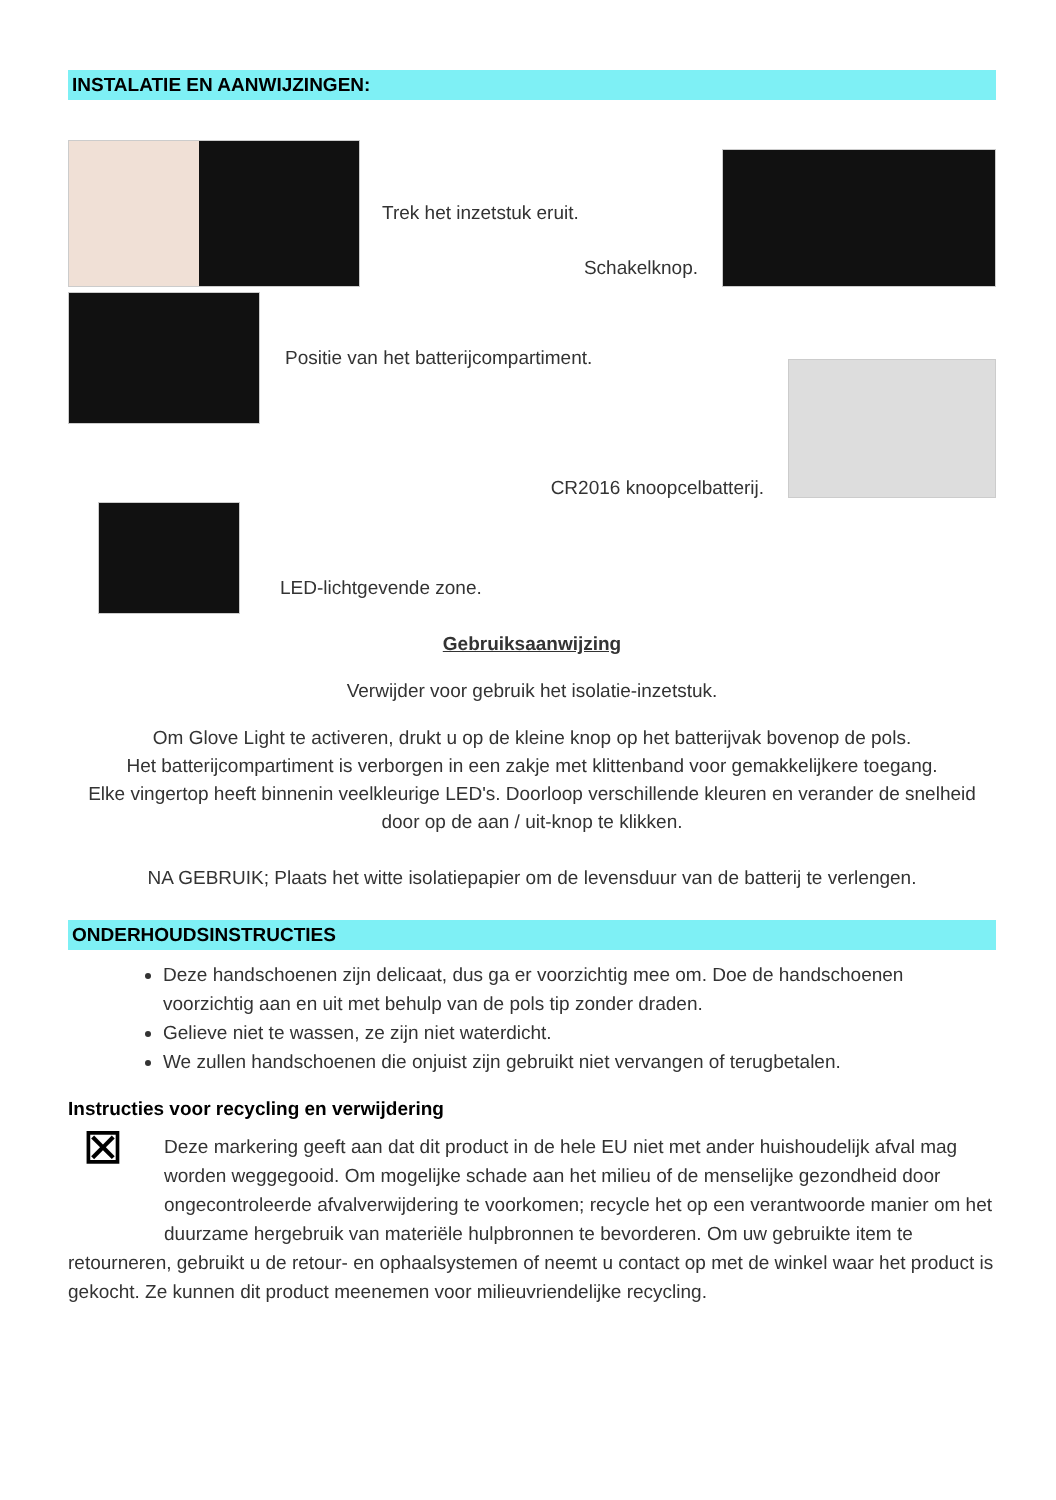INSTALATIE EN AANWIJZINGEN:
Trek het inzetstuk eruit.
Schakelknop.
Positie van het batterijcompartiment.
CR2016 knoopcelbatterij.
LED-lichtgevende zone.
Gebruiksaanwijzing
Verwijder voor gebruik het isolatie-inzetstuk.
Om Glove Light te activeren, drukt u op de kleine knop op het batterijvak bovenop de pols.
Het batterijcompartiment is verborgen in een zakje met klittenband voor gemakkelijkere toegang.
Elke vingertop heeft binnenin veelkleurige LED's. Doorloop verschillende kleuren en verander de snelheid door op de aan / uit-knop te klikken.
NA GEBRUIK; Plaats het witte isolatiepapier om de levensduur van de batterij te verlengen.
ONDERHOUDSINSTRUCTIES
Deze handschoenen zijn delicaat, dus ga er voorzichtig mee om. Doe de handschoenen voorzichtig aan en uit met behulp van de pols tip zonder draden.
Gelieve niet te wassen, ze zijn niet waterdicht.
We zullen handschoenen die onjuist zijn gebruikt niet vervangen of terugbetalen.
Instructies voor recycling en verwijdering
⊠
Deze markering geeft aan dat dit product in de hele EU niet met ander huishoudelijk afval mag worden weggegooid. Om mogelijke schade aan het milieu of de menselijke gezondheid door ongecontroleerde afvalverwijdering te voorkomen; recycle het op een verantwoorde manier om het duurzame hergebruik van materiële hulpbronnen te bevorderen. Om uw gebruikte item te retourneren, gebruikt u de retour- en ophaalsystemen of neemt u contact op met de winkel waar het product is gekocht. Ze kunnen dit product meenemen voor milieuvriendelijke recycling.